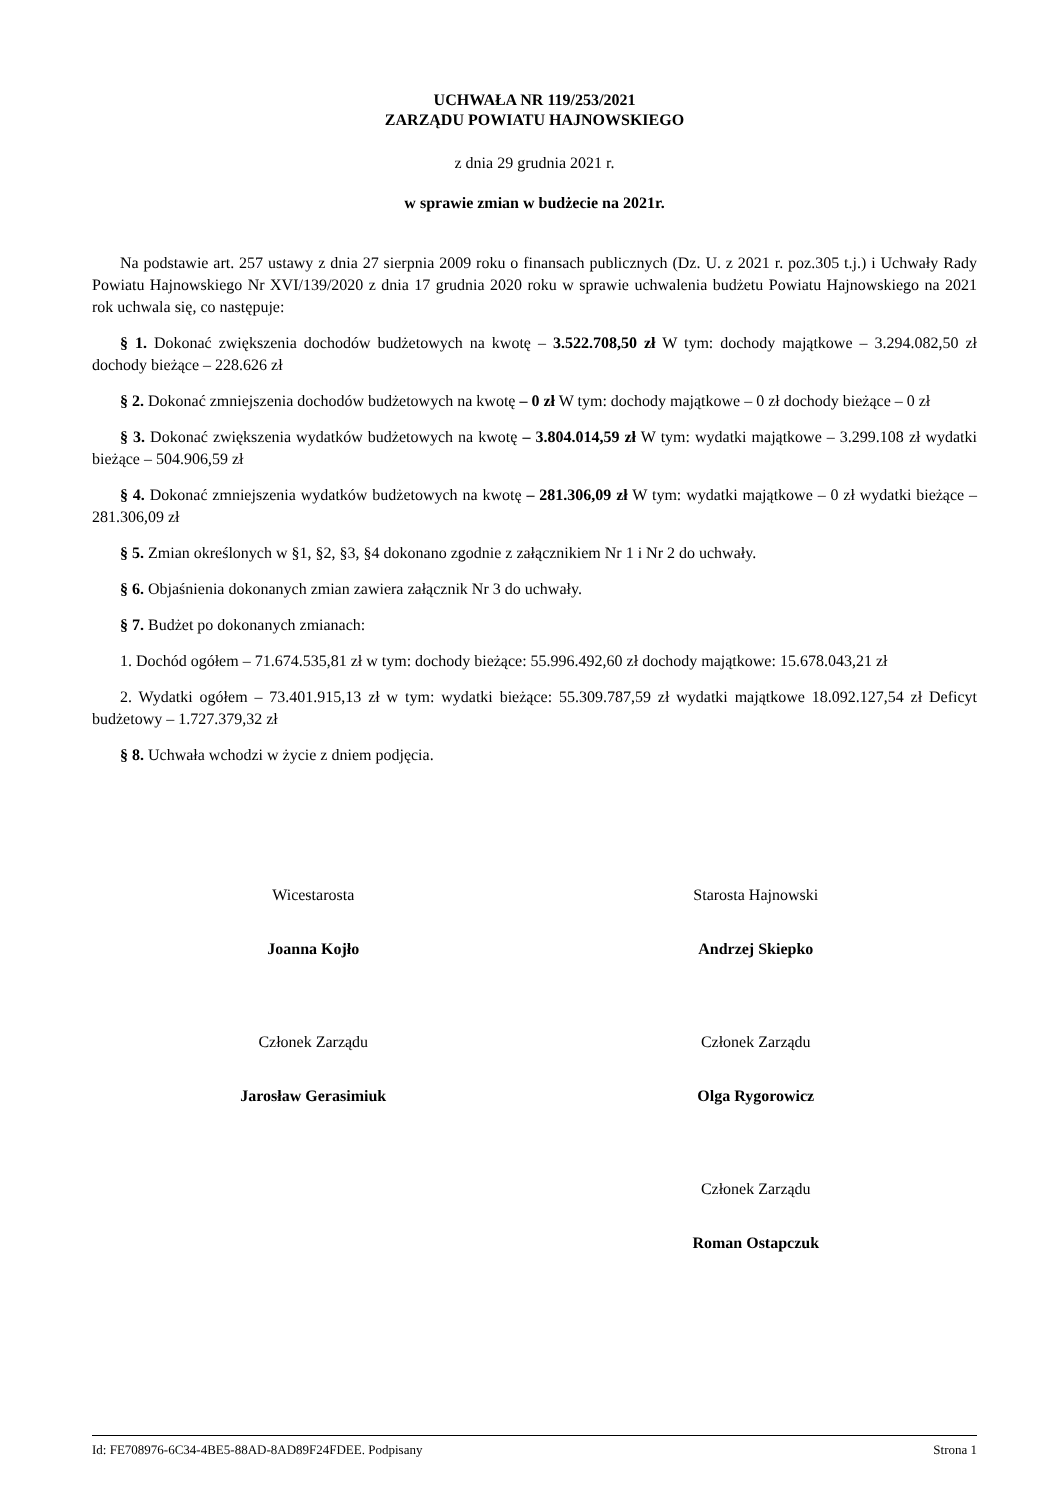UCHWAŁA NR 119/253/2021
ZARZĄDU POWIATU HAJNOWSKIEGO
z dnia 29 grudnia 2021 r.
w sprawie zmian w budżecie na 2021r.
Na podstawie art. 257 ustawy z dnia 27 sierpnia 2009 roku o finansach publicznych (Dz. U. z 2021 r. poz.305 t.j.) i Uchwały Rady Powiatu Hajnowskiego Nr XVI/139/2020 z dnia 17 grudnia 2020 roku w sprawie uchwalenia budżetu Powiatu Hajnowskiego na 2021 rok uchwala się, co następuje:
§ 1. Dokonać zwiększenia dochodów budżetowych na kwotę – 3.522.708,50 zł W tym: dochody majątkowe – 3.294.082,50 zł dochody bieżące – 228.626 zł
§ 2. Dokonać zmniejszenia dochodów budżetowych na kwotę – 0 zł W tym: dochody majątkowe – 0 zł dochody bieżące – 0 zł
§ 3. Dokonać zwiększenia wydatków budżetowych na kwotę – 3.804.014,59 zł W tym: wydatki majątkowe – 3.299.108 zł wydatki bieżące – 504.906,59 zł
§ 4. Dokonać zmniejszenia wydatków budżetowych na kwotę – 281.306,09 zł W tym: wydatki majątkowe – 0 zł wydatki bieżące – 281.306,09 zł
§ 5. Zmian określonych w §1, §2, §3, §4 dokonano zgodnie z załącznikiem Nr 1 i Nr 2 do uchwały.
§ 6. Objaśnienia dokonanych zmian zawiera załącznik Nr 3 do uchwały.
§ 7. Budżet po dokonanych zmianach:
1. Dochód ogółem – 71.674.535,81 zł w tym: dochody bieżące: 55.996.492,60 zł dochody majątkowe: 15.678.043,21 zł
2. Wydatki ogółem – 73.401.915,13 zł w tym: wydatki bieżące: 55.309.787,59 zł wydatki majątkowe 18.092.127,54 zł Deficyt budżetowy – 1.727.379,32 zł
§ 8. Uchwała wchodzi w życie z dniem podjęcia.
Wicestarosta
Joanna Kojło
Starosta Hajnowski
Andrzej Skiepko
Członek Zarządu
Jarosław Gerasimiuk
Członek Zarządu
Olga Rygorowicz
Członek Zarządu
Roman Ostapczuk
Id: FE708976-6C34-4BE5-88AD-8AD89F24FDEE. Podpisany Strona 1